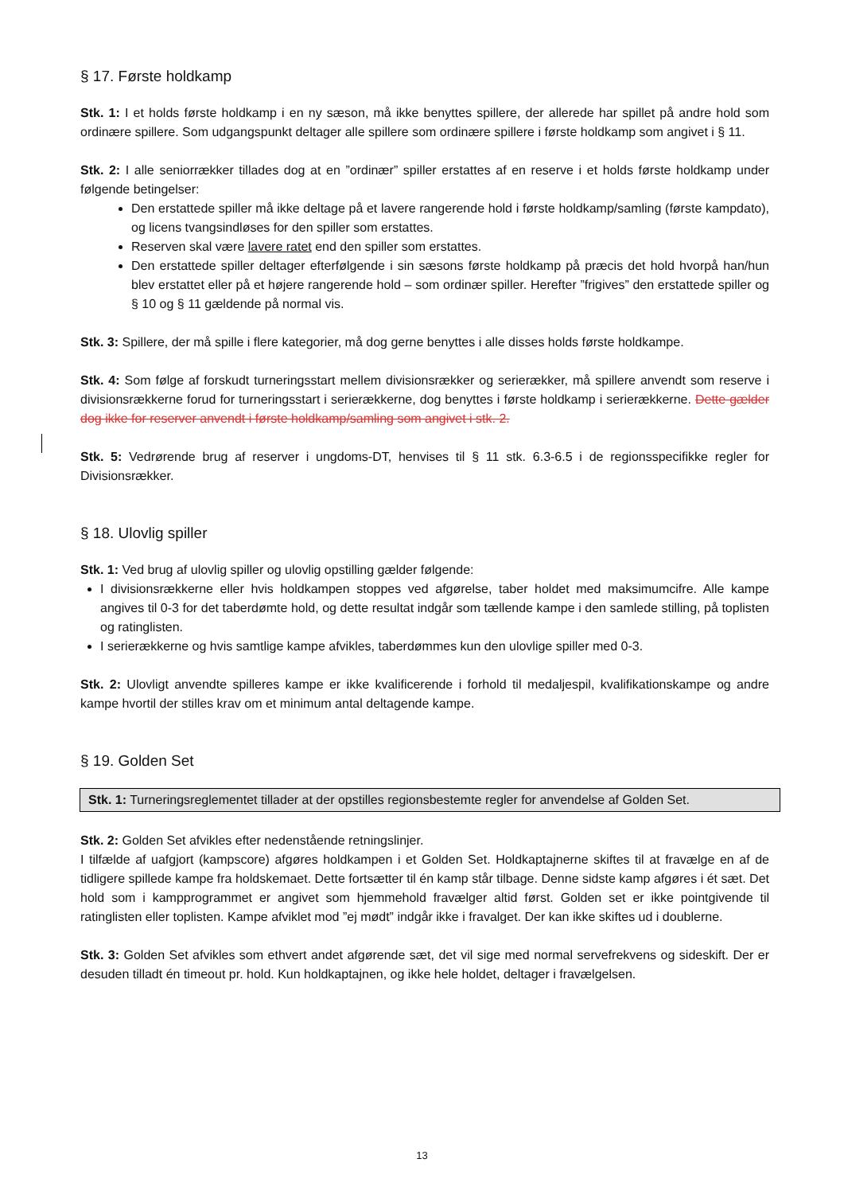§ 17. Første holdkamp
Stk. 1: I et holds første holdkamp i en ny sæson, må ikke benyttes spillere, der allerede har spillet på andre hold som ordinære spillere. Som udgangspunkt deltager alle spillere som ordinære spillere i første holdkamp som angivet i § 11.
Stk. 2: I alle seniorrækker tillades dog at en ”ordinær” spiller erstattes af en reserve i et holds første holdkamp under følgende betingelser:
Den erstattede spiller må ikke deltage på et lavere rangerende hold i første holdkamp/samling (første kampdato), og licens tvangsindløses for den spiller som erstattes.
Reserven skal være lavere ratet end den spiller som erstattes.
Den erstattede spiller deltager efterfølgende i sin sæsons første holdkamp på præcis det hold hvorpå han/hun blev erstattet eller på et højere rangerende hold – som ordinær spiller. Herefter ”frigives” den erstattede spiller og § 10 og § 11 gældende på normal vis.
Stk. 3: Spillere, der må spille i flere kategorier, må dog gerne benyttes i alle disses holds første holdkampe.
Stk. 4: Som følge af forskudt turneringsstart mellem divisionsrækker og serierækker, må spillere anvendt som reserve i divisionsrækkerne forud for turneringsstart i serierækkerne, dog benyttes i første holdkamp i serierækkerne. Dette gælder dog ikke for reserver anvendt i første holdkamp/samling som angivet i stk. 2.
Stk. 5: Vedrørende brug af reserver i ungdoms-DT, henvises til § 11 stk. 6.3-6.5 i de regionsspecifikke regler for Divisionsrækker.
§ 18. Ulovlig spiller
Stk. 1: Ved brug af ulovlig spiller og ulovlig opstilling gælder følgende:
I divisionsrækkerne eller hvis holdkampen stoppes ved afgørelse, taber holdet med maksimumcifre. Alle kampe angives til 0-3 for det taberdømte hold, og dette resultat indgår som tællende kampe i den samlede stilling, på toplisten og ratinglisten.
I serierækkerne og hvis samtlige kampe afvikles, taberdømmes kun den ulovlige spiller med 0-3.
Stk. 2: Ulovligt anvendte spilleres kampe er ikke kvalificerende i forhold til medaljespil, kvalifikationskampe og andre kampe hvortil der stilles krav om et minimum antal deltagende kampe.
§ 19. Golden Set
Stk. 1: Turneringsreglementet tillader at der opstilles regionsbestemte regler for anvendelse af Golden Set.
Stk. 2: Golden Set afvikles efter nedenstående retningslinjer.
I tilfælde af uafgjort (kampscore) afgøres holdkampen i et Golden Set. Holdkaptajnerne skiftes til at fravælge en af de tidligere spillede kampe fra holdskemaet. Dette fortsætter til én kamp står tilbage. Denne sidste kamp afgøres i ét sæt. Det hold som i kampprogrammet er angivet som hjemmehold fravælger altid først. Golden set er ikke pointgivende til ratinglisten eller toplisten. Kampe afviklet mod ”ej mødt” indgår ikke i fravalget. Der kan ikke skiftes ud i doublerne.
Stk. 3: Golden Set afvikles som ethvert andet afgørende sæt, det vil sige med normal servefrekvens og sideskift. Der er desuden tilladt én timeout pr. hold. Kun holdkaptajnen, og ikke hele holdet, deltager i fravælgelsen.
13